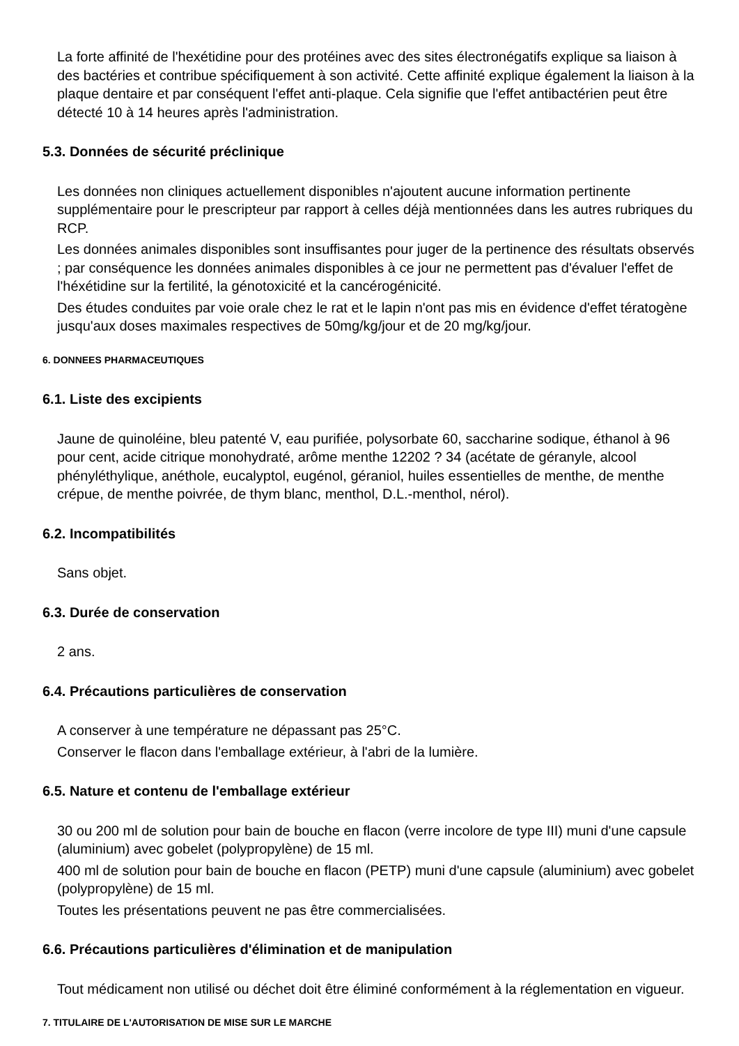La forte affinité de l'hexétidine pour des protéines avec des sites électronégatifs explique sa liaison à des bactéries et contribue spécifiquement à son activité. Cette affinité explique également la liaison à la plaque dentaire et par conséquent l'effet anti-plaque. Cela signifie que l'effet antibactérien peut être détecté 10 à 14 heures après l'administration.
5.3. Données de sécurité préclinique
Les données non cliniques actuellement disponibles n'ajoutent aucune information pertinente supplémentaire pour le prescripteur par rapport à celles déjà mentionnées dans les autres rubriques du RCP.
Les données animales disponibles sont insuffisantes pour juger de la pertinence des résultats observés ; par conséquence les données animales disponibles à ce jour ne permettent pas d'évaluer l'effet de l'héxétidine sur la fertilité, la génotoxicité et la cancérogénicité.
Des études conduites par voie orale chez le rat et le lapin n'ont pas mis en évidence d'effet tératogène jusqu'aux doses maximales respectives de 50mg/kg/jour et de 20 mg/kg/jour.
6. DONNEES PHARMACEUTIQUES
6.1. Liste des excipients
Jaune de quinoléine, bleu patenté V, eau purifiée, polysorbate 60, saccharine sodique, éthanol à 96 pour cent, acide citrique monohydraté, arôme menthe 12202 ? 34 (acétate de géranyle, alcool phényléthylique, anéthole, eucalyptol, eugénol, géraniol, huiles essentielles de menthe, de menthe crépue, de menthe poivrée, de thym blanc, menthol, D.L.-menthol, nérol).
6.2. Incompatibilités
Sans objet.
6.3. Durée de conservation
2 ans.
6.4. Précautions particulières de conservation
A conserver à une température ne dépassant pas 25°C.
Conserver le flacon dans l'emballage extérieur, à l'abri de la lumière.
6.5. Nature et contenu de l'emballage extérieur
30 ou 200 ml de solution pour bain de bouche en flacon (verre incolore de type III) muni d'une capsule (aluminium) avec gobelet (polypropylène) de 15 ml.
400 ml de solution pour bain de bouche en flacon (PETP) muni d'une capsule (aluminium) avec gobelet (polypropylène) de 15 ml.
Toutes les présentations peuvent ne pas être commercialisées.
6.6. Précautions particulières d'élimination et de manipulation
Tout médicament non utilisé ou déchet doit être éliminé conformément à la réglementation en vigueur.
7. TITULAIRE DE L'AUTORISATION DE MISE SUR LE MARCHE